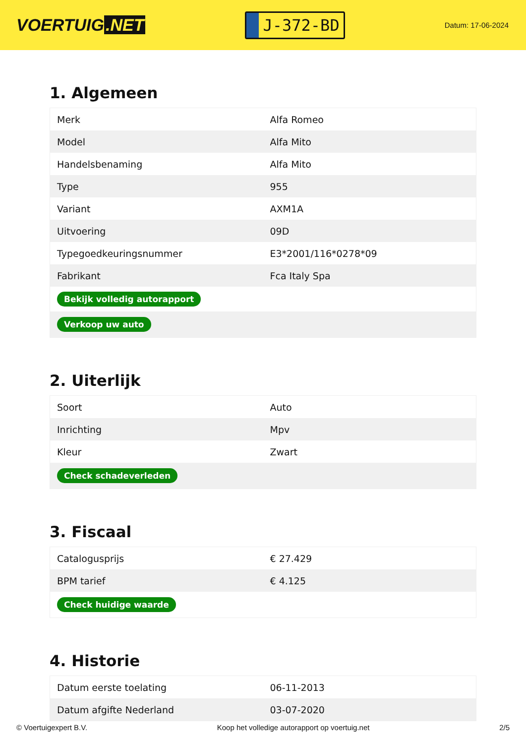VOERTUIG.NET
J-372-BD
Datum: 17-06-2024
1. Algemeen
| Merk | Alfa Romeo |
| Model | Alfa Mito |
| Handelsbenaming | Alfa Mito |
| Type | 955 |
| Variant | AXM1A |
| Uitvoering | 09D |
| Typegoedkeuringsnummer | E3*2001/116*0278*09 |
| Fabrikant | Fca Italy Spa |
| Bekijk volledig autorapport | |
| Verkoop uw auto | |
2. Uiterlijk
| Soort | Auto |
| Inrichting | Mpv |
| Kleur | Zwart |
| Check schadeverleden | |
3. Fiscaal
| Catalogusprijs | € 27.429 |
| BPM tarief | € 4.125 |
| Check huidige waarde | |
4. Historie
| Datum eerste toelating | 06-11-2013 |
| Datum afgifte Nederland | 03-07-2020 |
© Voertuigexpert B.V. Koop het volledige autorapport op voertuig.net 2/5